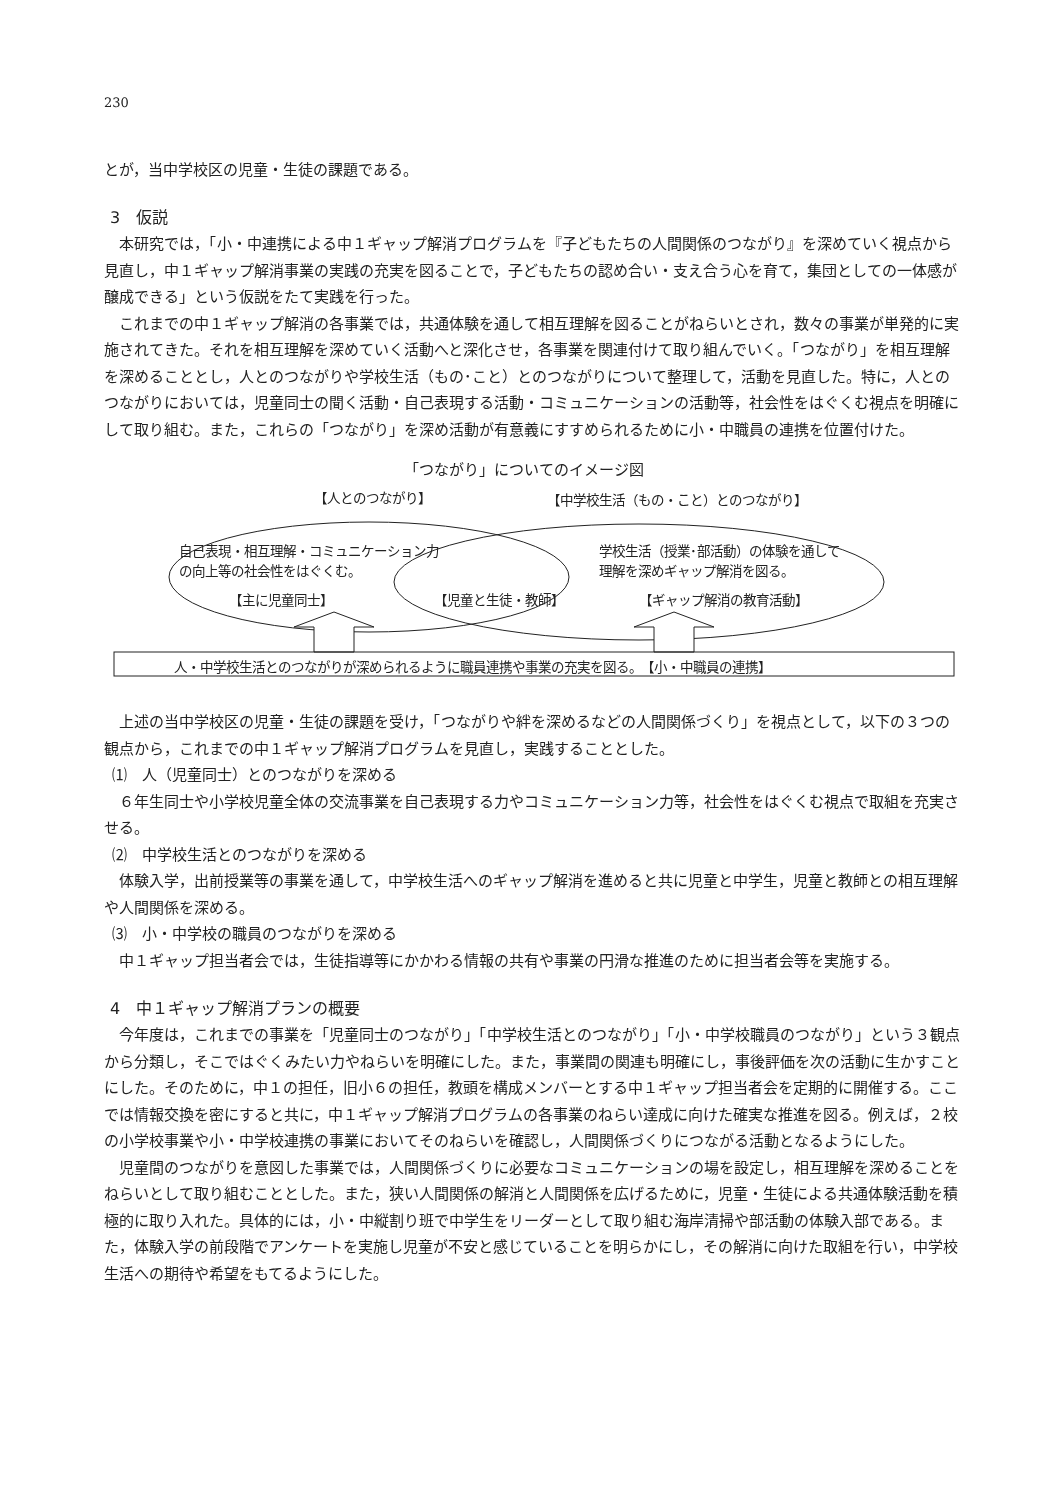230
とが，当中学校区の児童・生徒の課題である。
3　仮説
本研究では，「小・中連携による中１ギャップ解消プログラムを『子どもたちの人間関係のつながり』を深めていく視点から見直し，中１ギャップ解消事業の実践の充実を図ることで，子どもたちの認め合い・支え合う心を育て，集団としての一体感が醸成できる」という仮説をたて実践を行った。
これまでの中１ギャップ解消の各事業では，共通体験を通して相互理解を図ることがねらいとされ，数々の事業が単発的に実施されてきた。それを相互理解を深めていく活動へと深化させ，各事業を関連付けて取り組んでいく。「つながり」を相互理解を深めることとし，人とのつながりや学校生活（もの･こと）とのつながりについて整理して，活動を見直した。特に，人とのつながりにおいては，児童同士の聞く活動・自己表現する活動・コミュニケーションの活動等，社会性をはぐくむ視点を明確にして取り組む。また，これらの「つながり」を深め活動が有意義にすすめられるために小・中職員の連携を位置付けた。
「つながり」についてのイメージ図
【人とのつながり】 【中学校生活（もの・こと）とのつながり】
自己表現・相互理解・コミュニケーション力
の向上等の社会性をはぐくむ。
学校生活（授業･部活動）の体験を通して
理解を深めギャップ解消を図る。
【主に児童同士】 【児童と生徒・教師】 【ギャップ解消の教育活動】
人・中学校生活とのつながりが深められるように職員連携や事業の充実を図る。　【小・中職員の連携】
上述の当中学校区の児童・生徒の課題を受け，「つながりや絆を深めるなどの人間関係づくり」を視点として，以下の３つの観点から，これまでの中１ギャップ解消プログラムを見直し，実践することとした。
⑴　人（児童同士）とのつながりを深める
６年生同士や小学校児童全体の交流事業を自己表現する力やコミュニケーション力等，社会性をはぐくむ視点で取組を充実させる。
⑵　中学校生活とのつながりを深める
体験入学，出前授業等の事業を通して，中学校生活へのギャップ解消を進めると共に児童と中学生，児童と教師との相互理解や人間関係を深める。
⑶　小・中学校の職員のつながりを深める
中１ギャップ担当者会では，生徒指導等にかかわる情報の共有や事業の円滑な推進のために担当者会等を実施する。
4　中１ギャップ解消プランの概要
今年度は，これまでの事業を「児童同士のつながり」「中学校生活とのつながり」「小・中学校職員のつながり」という３観点から分類し，そこではぐくみたい力やねらいを明確にした。また，事業間の関連も明確にし，事後評価を次の活動に生かすことにした。そのために，中１の担任，旧小６の担任，教頭を構成メンバーとする中１ギャップ担当者会を定期的に開催する。ここでは情報交換を密にすると共に，中１ギャップ解消プログラムの各事業のねらい達成に向けた確実な推進を図る。例えば，２校の小学校事業や小・中学校連携の事業においてそのねらいを確認し，人間関係づくりにつながる活動となるようにした。
児童間のつながりを意図した事業では，人間関係づくりに必要なコミュニケーションの場を設定し，相互理解を深めることをねらいとして取り組むこととした。また，狭い人間関係の解消と人間関係を広げるために，児童・生徒による共通体験活動を積極的に取り入れた。具体的には，小・中縦割り班で中学生をリーダーとして取り組む海岸清掃や部活動の体験入部である。また，体験入学の前段階でアンケートを実施し児童が不安と感じていることを明らかにし，その解消に向けた取組を行い，中学校生活への期待や希望をもてるようにした。